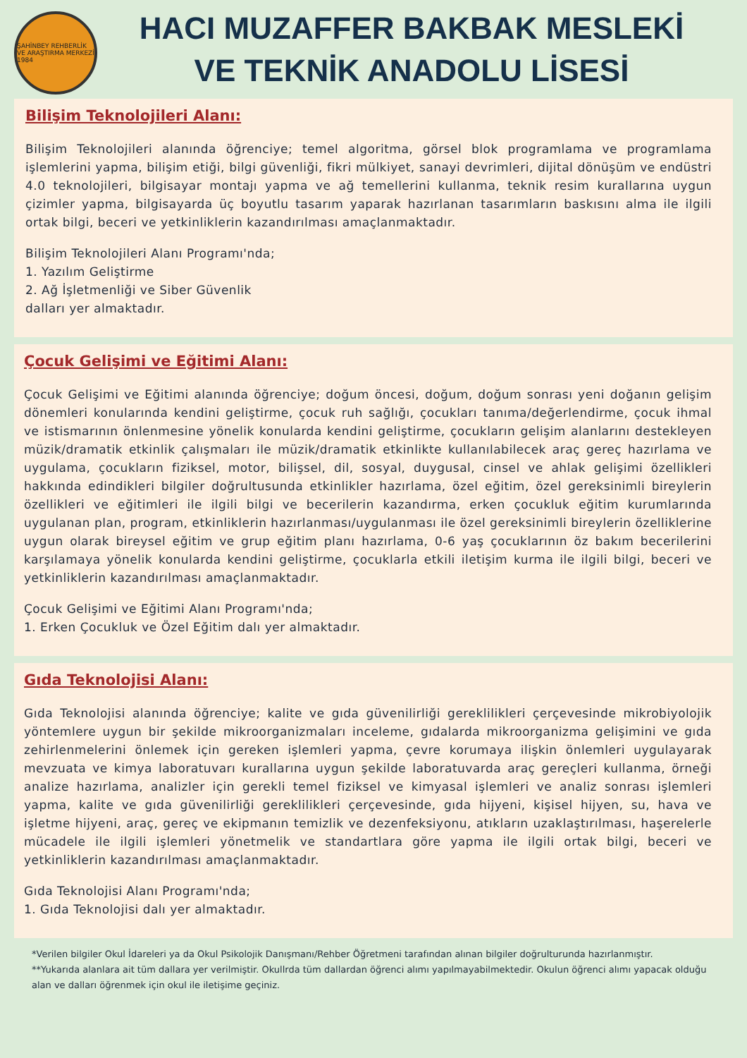ŞAHİNBEY REHBERLİK VE ARAŞTIRMA MERKEZİ 1984
HACI MUZAFFER BAKBAK MESLEKİ VE TEKNİK ANADOLU LİSESİ
Bilişim Teknolojileri Alanı:
Bilişim Teknolojileri alanında öğrenciye; temel algoritma, görsel blok programlama ve programlama işlemlerini yapma, bilişim etiği, bilgi güvenliği, fikri mülkiyet, sanayi devrimleri, dijital dönüşüm ve endüstri 4.0 teknolojileri, bilgisayar montajı yapma ve ağ temellerini kullanma, teknik resim kurallarına uygun çizimler yapma, bilgisayarda üç boyutlu tasarım yaparak hazırlanan tasarımların baskısını alma ile ilgili ortak bilgi, beceri ve yetkinliklerin kazandırılması amaçlanmaktadır.
Bilişim Teknolojileri Alanı Programı'nda;
1. Yazılım Geliştirme
2. Ağ İşletmenliği ve Siber Güvenlik
dalları yer almaktadır.
Çocuk Gelişimi ve Eğitimi Alanı:
Çocuk Gelişimi ve Eğitimi alanında öğrenciye; doğum öncesi, doğum, doğum sonrası yeni doğanın gelişim dönemleri konularında kendini geliştirme, çocuk ruh sağlığı, çocukları tanıma/değerlendirme, çocuk ihmal ve istismarının önlenmesine yönelik konularda kendini geliştirme, çocukların gelişim alanlarını destekleyen müzik/dramatik etkinlik çalışmaları ile müzik/dramatik etkinlikte kullanılabilecek araç gereç hazırlama ve uygulama, çocukların fiziksel, motor, bilişsel, dil, sosyal, duygusal, cinsel ve ahlak gelişimi özellikleri hakkında edindikleri bilgiler doğrultusunda etkinlikler hazırlama, özel eğitim, özel gereksinimli bireylerin özellikleri ve eğitimleri ile ilgili bilgi ve becerilerin kazandırma, erken çocukluk eğitim kurumlarında uygulanan plan, program, etkinliklerin hazırlanması/uygulanması ile özel gereksinimli bireylerin özelliklerine uygun olarak bireysel eğitim ve grup eğitim planı hazırlama, 0-6 yaş çocuklarının öz bakım becerilerini karşılamaya yönelik konularda kendini geliştirme, çocuklarla etkili iletişim kurma ile ilgili bilgi, beceri ve yetkinliklerin kazandırılması amaçlanmaktadır.
Çocuk Gelişimi ve Eğitimi Alanı Programı'nda;
1. Erken Çocukluk ve Özel Eğitim dalı yer almaktadır.
Gıda Teknolojisi Alanı:
Gıda Teknolojisi alanında öğrenciye; kalite ve gıda güvenilirliği gereklilikleri çerçevesinde mikrobiyolojik yöntemlere uygun bir şekilde mikroorganizmaları inceleme, gıdalarda mikroorganizma gelişimini ve gıda zehirlenmelerini önlemek için gereken işlemleri yapma, çevre korumaya ilişkin önlemleri uygulayarak mevzuata ve kimya laboratuvarı kurallarına uygun şekilde laboratuvarda araç gereçleri kullanma, örneği analize hazırlama, analizler için gerekli temel fiziksel ve kimyasal işlemleri ve analiz sonrası işlemleri yapma, kalite ve gıda güvenilirliği gereklilikleri çerçevesinde, gıda hijyeni, kişisel hijyen, su, hava ve işletme hijyeni, araç, gereç ve ekipmanın temizlik ve dezenfeksiyonu, atıkların uzaklaştırılması, haşerelerle mücadele ile ilgili işlemleri yönetmelik ve standartlara göre yapma ile ilgili ortak bilgi, beceri ve yetkinliklerin kazandırılması amaçlanmaktadır.
Gıda Teknolojisi Alanı Programı'nda;
1. Gıda Teknolojisi dalı yer almaktadır.
*Verilen bilgiler Okul İdareleri ya da Okul Psikolojik Danışmanı/Rehber Öğretmeni tarafından alınan bilgiler doğrulturunda hazırlanmıştır.
**Yukarıda alanlara ait tüm dallara yer verilmiştir. Okullrda tüm dallardan öğrenci alımı yapılmayabilmektedir. Okulun öğrenci alımı yapacak olduğu alan ve dalları öğrenmek için okul ile iletişime geçiniz.